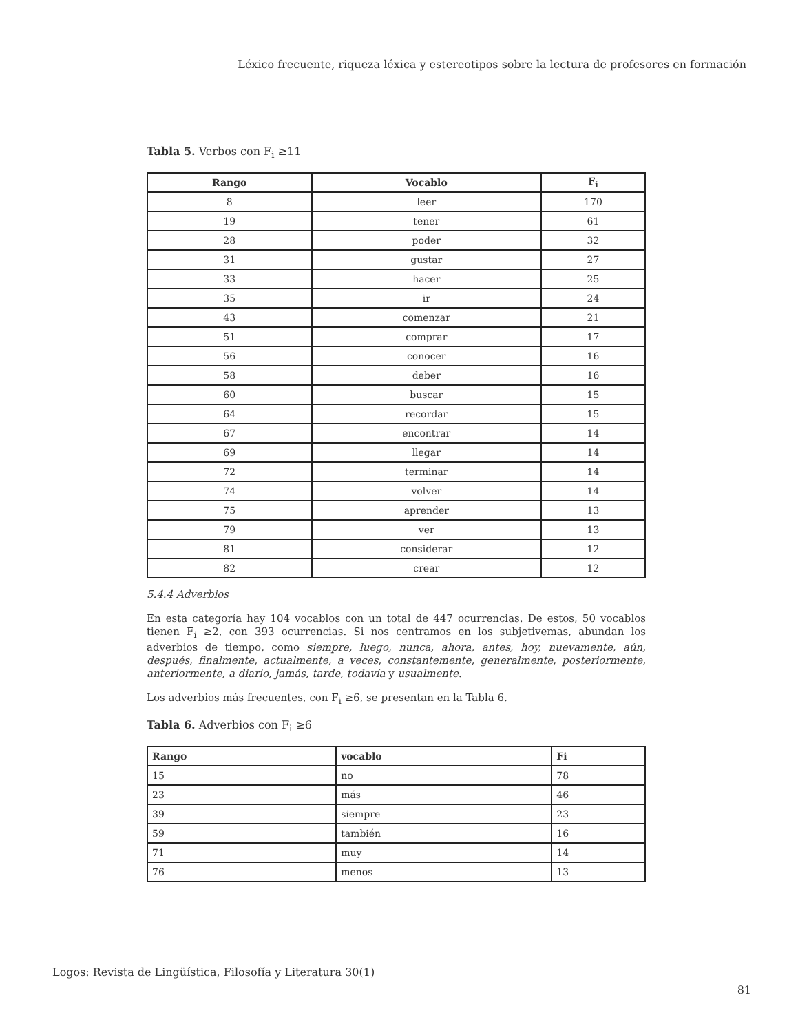Léxico frecuente, riqueza léxica y estereotipos sobre la lectura de profesores en formación
Tabla 5. Verbos con F<sub>i</sub> ≥11
| Rango | Vocablo | F<sub>i</sub> |
| --- | --- | --- |
| 8 | leer | 170 |
| 19 | tener | 61 |
| 28 | poder | 32 |
| 31 | gustar | 27 |
| 33 | hacer | 25 |
| 35 | ir | 24 |
| 43 | comenzar | 21 |
| 51 | comprar | 17 |
| 56 | conocer | 16 |
| 58 | deber | 16 |
| 60 | buscar | 15 |
| 64 | recordar | 15 |
| 67 | encontrar | 14 |
| 69 | llegar | 14 |
| 72 | terminar | 14 |
| 74 | volver | 14 |
| 75 | aprender | 13 |
| 79 | ver | 13 |
| 81 | considerar | 12 |
| 82 | crear | 12 |
5.4.4 Adverbios
En esta categoría hay 104 vocablos con un total de 447 ocurrencias. De estos, 50 vocablos tienen F<sub>i</sub> ≥2, con 393 ocurrencias. Si nos centramos en los subjetivemas, abundan los adverbios de tiempo, como siempre, luego, nunca, ahora, antes, hoy, nuevamente, aún, después, finalmente, actualmente, a veces, constantemente, generalmente, posteriormente, anteriormente, a diario, jamás, tarde, todavía y usualmente.
Los adverbios más frecuentes, con F<sub>i</sub> ≥6, se presentan en la Tabla 6.
Tabla 6. Adverbios con F<sub>i</sub> ≥6
| Rango | vocablo | Fi |
| --- | --- | --- |
| 15 | no | 78 |
| 23 | más | 46 |
| 39 | siempre | 23 |
| 59 | también | 16 |
| 71 | muy | 14 |
| 76 | menos | 13 |
Logos: Revista de Lingüística, Filosofía y Literatura 30(1)
81